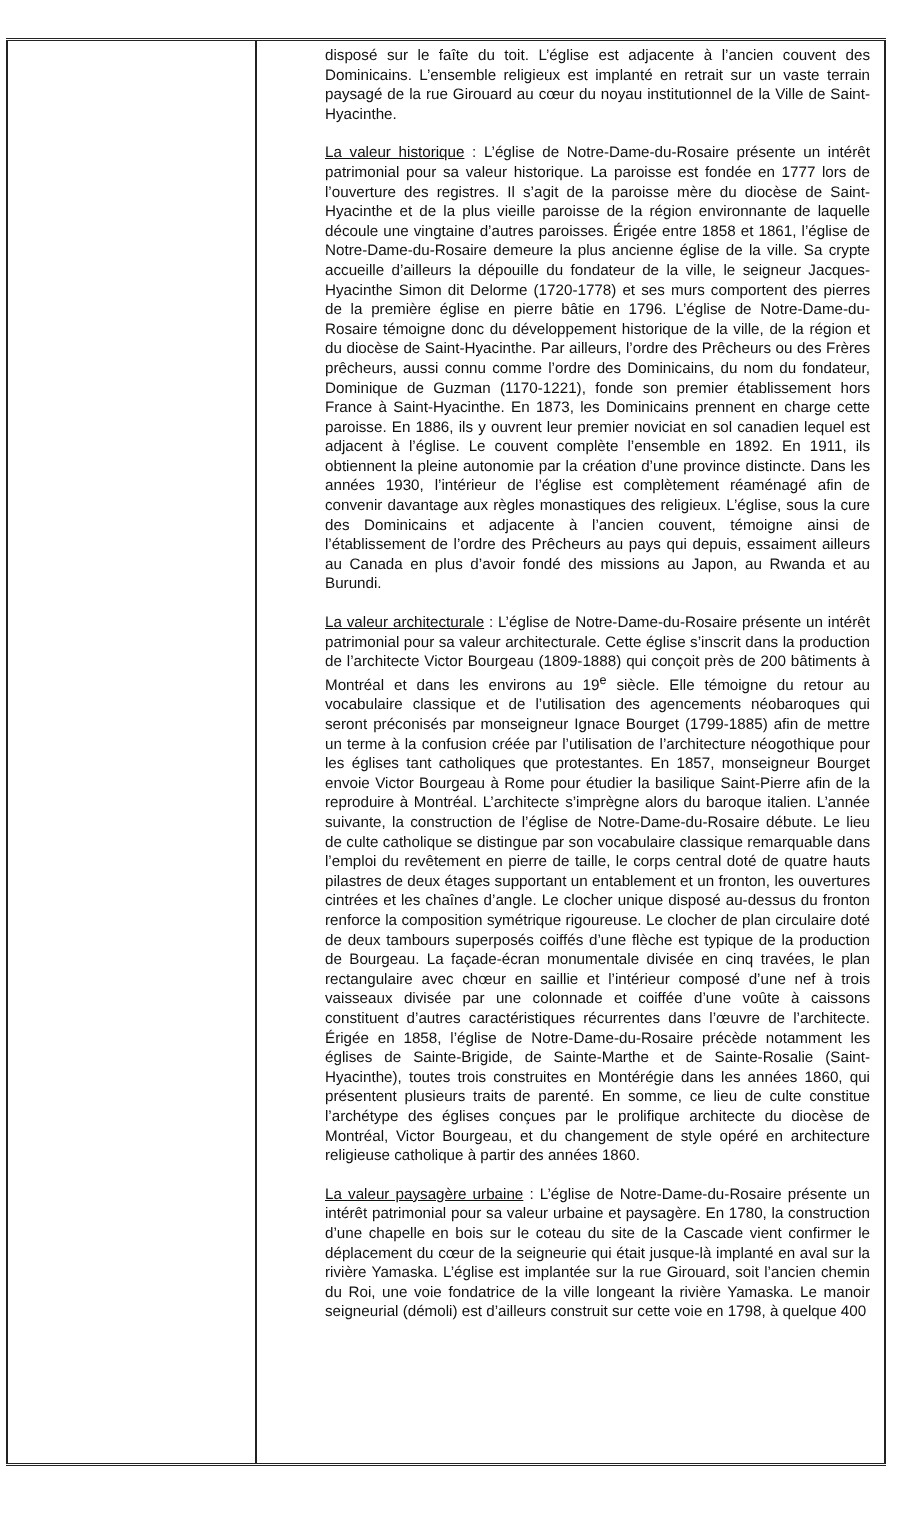| | disposé sur le faîte du toit. L’église est adjacente à l’ancien couvent des Dominicains. L’ensemble religieux est implanté en retrait sur un vaste terrain paysagé de la rue Girouard au cœur du noyau institutionnel de la Ville de Saint-Hyacinthe. La valeur historique : L’église de Notre-Dame-du-Rosaire présente un intérêt patrimonial pour sa valeur historique. La paroisse est fondée en 1777 lors de l’ouverture des registres. Il s’agit de la paroisse mère du diocèse de Saint-Hyacinthe et de la plus vieille paroisse de la région environnante de laquelle découle une vingtaine d’autres paroisses. Érigée entre 1858 et 1861, l’église de Notre-Dame-du-Rosaire demeure la plus ancienne église de la ville. Sa crypte accueille d’ailleurs la dépouille du fondateur de la ville, le seigneur Jacques-Hyacinthe Simon dit Delorme (1720-1778) et ses murs comportent des pierres de la première église en pierre bâtie en 1796. L’église de Notre-Dame-du-Rosaire témoigne donc du développement historique de la ville, de la région et du diocèse de Saint-Hyacinthe. Par ailleurs, l’ordre des Prêcheurs ou des Frères prêcheurs, aussi connu comme l’ordre des Dominicains, du nom du fondateur, Dominique de Guzman (1170-1221), fonde son premier établissement hors France à Saint-Hyacinthe. En 1873, les Dominicains prennent en charge cette paroisse. En 1886, ils y ouvrent leur premier noviciat en sol canadien lequel est adjacent à l’église. Le couvent complète l’ensemble en 1892. En 1911, ils obtiennent la pleine autonomie par la création d’une province distincte. Dans les années 1930, l’intérieur de l’église est complètement réaménagé afin de convenir davantage aux règles monastiques des religieux. L’église, sous la cure des Dominicains et adjacente à l’ancien couvent, témoigne ainsi de l’établissement de l’ordre des Prêcheurs au pays qui depuis, essaiment ailleurs au Canada en plus d’avoir fondé des missions au Japon, au Rwanda et au Burundi. La valeur architecturale : L’église de Notre-Dame-du-Rosaire présente un intérêt patrimonial pour sa valeur architecturale. Cette église s’inscrit dans la production de l’architecte Victor Bourgeau (1809-1888) qui conçoit près de 200 bâtiments à Montréal et dans les environs au 19<sup>e</sup> siècle. Elle témoigne du retour au vocabulaire classique et de l’utilisation des agencements néobaroques qui seront préconisés par monseigneur Ignace Bourget (1799-1885) afin de mettre un terme à la confusion créée par l’utilisation de l’architecture néogothique pour les églises tant catholiques que protestantes. En 1857, monseigneur Bourget envoie Victor Bourgeau à Rome pour étudier la basilique Saint-Pierre afin de la reproduire à Montréal. L’architecte s’imprègne alors du baroque italien. L’année suivante, la construction de l’église de Notre-Dame-du-Rosaire débute. Le lieu de culte catholique se distingue par son vocabulaire classique remarquable dans l’emploi du revêtement en pierre de taille, le corps central doté de quatre hauts pilastres de deux étages supportant un entablement et un fronton, les ouvertures cintrées et les chaînes d’angle. Le clocher unique disposé au-dessus du fronton renforce la composition symétrique rigoureuse. Le clocher de plan circulaire doté de deux tambours superposés coiffés d’une flèche est typique de la production de Bourgeau. La façade-écran monumentale divisée en cinq travées, le plan rectangulaire avec chœur en saillie et l’intérieur composé d’une nef à trois vaisseaux divisée par une colonnade et coiffée d’une voûte à caissons constituent d’autres caractéristiques récurrentes dans l’œuvre de l’architecte. Érigée en 1858, l’église de Notre-Dame-du-Rosaire précède notamment les églises de Sainte-Brigide, de Sainte-Marthe et de Sainte-Rosalie (Saint-Hyacinthe), toutes trois construites en Montérégie dans les années 1860, qui présentent plusieurs traits de parenté. En somme, ce lieu de culte constitue l’archétype des églises conçues par le prolifique architecte du diocèse de Montréal, Victor Bourgeau, et du changement de style opéré en architecture religieuse catholique à partir des années 1860. La valeur paysagère urbaine : L’église de Notre-Dame-du-Rosaire présente un intérêt patrimonial pour sa valeur urbaine et paysagère. En 1780, la construction d’une chapelle en bois sur le coteau du site de la Cascade vient confirmer le déplacement du cœur de la seigneurie qui était jusque-là implanté en aval sur la rivière Yamaska. L’église est implantée sur la rue Girouard, soit l’ancien chemin du Roi, une voie fondatrice de la ville longeant la rivière Yamaska. Le manoir seigneurial (démoli) est d’ailleurs construit sur cette voie en 1798, à quelque 400 |